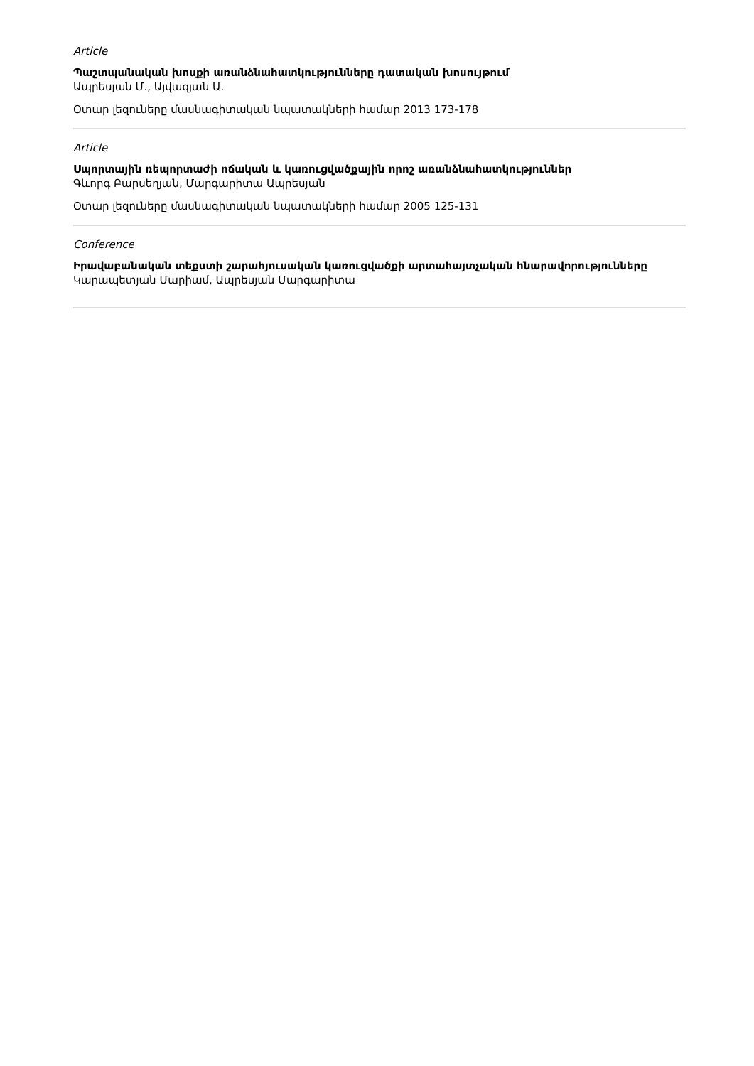Article
Պաշտպանական խոսքի առանձնահատկությունները դատական խոսույթում
Ապրեսյան Մ., Այվազյան Ա.
Օտար լեզուները մասնագիտական նպատակների համար 2013 173-178
Article
Սպորտային ռեպորտաժի ոճական և կառուցվածքային որոշ առանձնահատկություններ
Գևորգ Բարսեղյան, Մարգարիտա Ապրեսյան
Օտար լեզուները մասնագիտական նպատակների համար 2005 125-131
Conference
Իրավաբանական տեքստի շարահյուսական կառուցվածքի արտահայտչական հնարավորությունները
Կարապետյան Մարիամ, Ապրեսյան Մարգարիտա